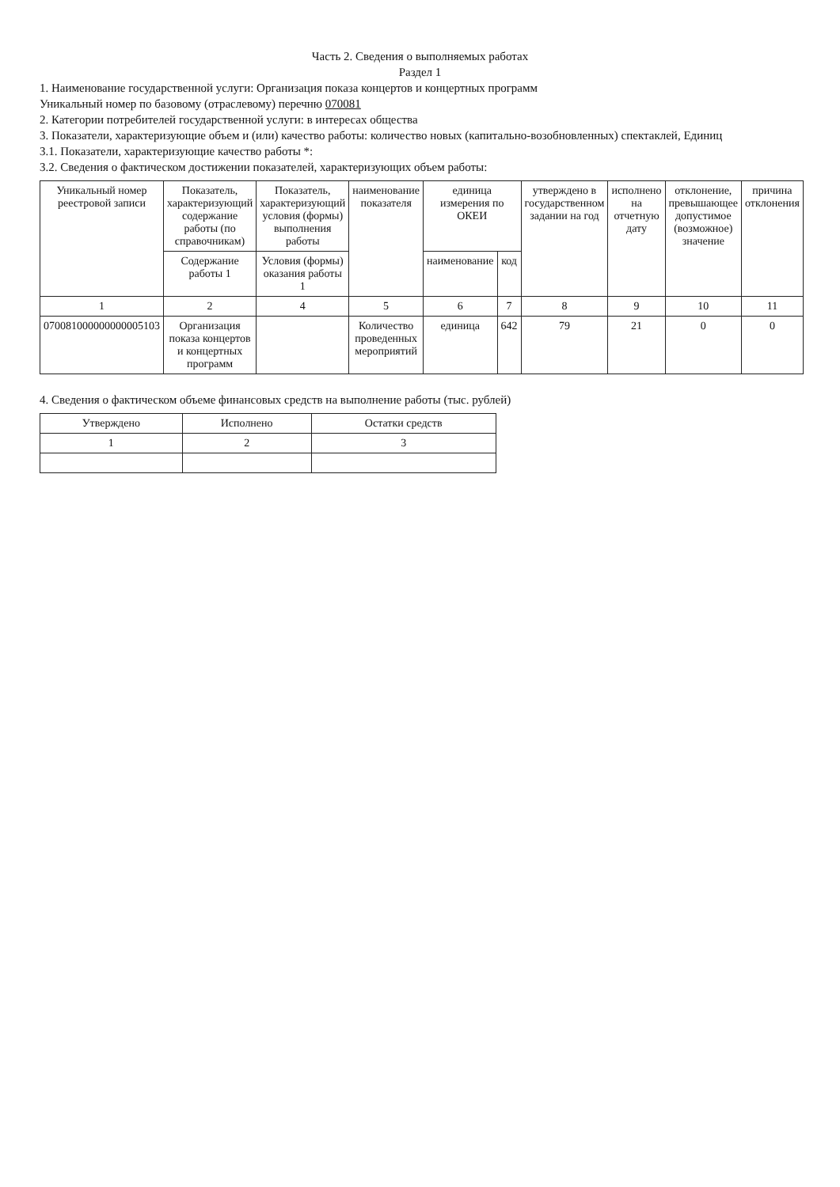Часть 2. Сведения о выполняемых работах
Раздел 1
1. Наименование государственной услуги: Организация показа концертов и концертных программ
Уникальный номер по базовому (отраслевому) перечню 070081
2. Категории потребителей государственной услуги: в интересах общества
3. Показатели, характеризующие объем и (или) качество работы: количество новых (капитально-возобновленных) спектаклей, Единиц
3.1. Показатели, характеризующие качество работы *:
3.2. Сведения о фактическом достижении показателей, характеризующих объем работы:
| Уникальный номер реестровой записи | Показатель, характеризующий содержание работы (по справочникам) | Показатель, характеризующий условия (формы) выполнения работы | наименование показателя | единица измерения по ОКЕИ | | утверждено в государственном задании на год | исполнено на отчетную дату | отклонение, превышающее допустимое (возможное) значение | причина отклонения |
| --- | --- | --- | --- | --- | --- | --- | --- | --- | --- |
| | Содержание работы 1 | Условия (формы) оказания работы 1 | | наименование | код | | | | |
| 1 | 2 | 4 | 5 | 6 | 7 | 8 | 9 | 10 | 11 |
| 070081000000000005103 | Организация показа концертов и концертных программ | | Количество проведенных мероприятий | единица | 642 | 79 | 21 | 0 | 0 |
4. Сведения о фактическом объеме финансовых средств на выполнение работы (тыс. рублей)
| Утверждено | Исполнено | Остатки средств |
| --- | --- | --- |
| 1 | 2 | 3 |